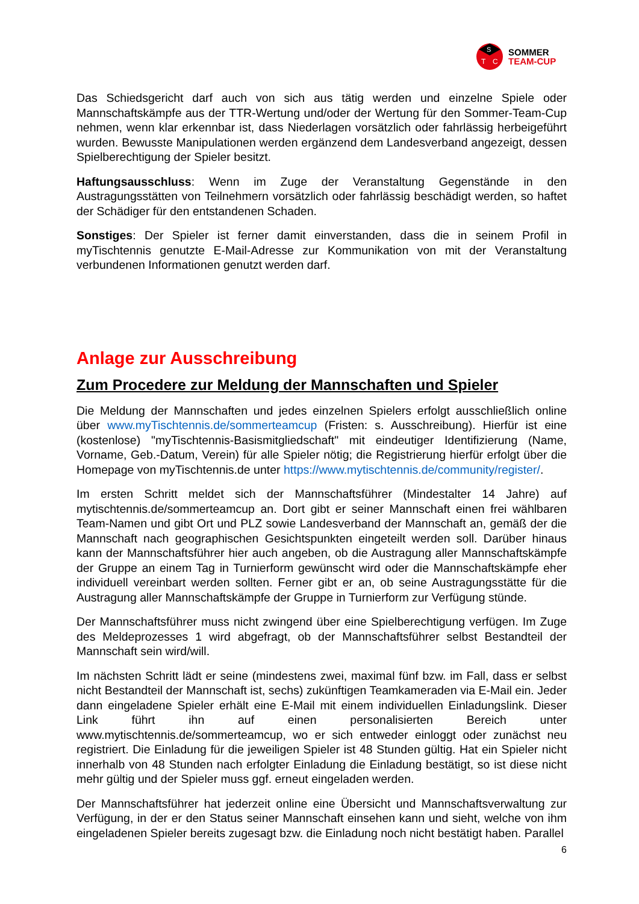S
T
C
SOMMER
TEAM-CUP
Das Schiedsgericht darf auch von sich aus tätig werden und einzelne Spiele oder Mannschaftskämpfe aus der TTR-Wertung und/oder der Wertung für den Sommer-Team-Cup nehmen, wenn klar erkennbar ist, dass Niederlagen vorsätzlich oder fahrlässig herbeigeführt wurden. Bewusste Manipulationen werden ergänzend dem Landesverband angezeigt, dessen Spielberechtigung der Spieler besitzt.
Haftungsausschluss: Wenn im Zuge der Veranstaltung Gegenstände in den Austragungsstätten von Teilnehmern vorsätzlich oder fahrlässig beschädigt werden, so haftet der Schädiger für den entstandenen Schaden.
Sonstiges: Der Spieler ist ferner damit einverstanden, dass die in seinem Profil in myTischtennis genutzte E-Mail-Adresse zur Kommunikation von mit der Veranstaltung verbundenen Informationen genutzt werden darf.
Anlage zur Ausschreibung
Zum Procedere zur Meldung der Mannschaften und Spieler
Die Meldung der Mannschaften und jedes einzelnen Spielers erfolgt ausschließlich online über www.myTischtennis.de/sommerteamcup (Fristen: s. Ausschreibung). Hierfür ist eine (kostenlose) "myTischtennis-Basismitgliedschaft" mit eindeutiger Identifizierung (Name, Vorname, Geb.-Datum, Verein) für alle Spieler nötig; die Registrierung hierfür erfolgt über die Homepage von myTischtennis.de unter https://www.mytischtennis.de/community/register/.
Im ersten Schritt meldet sich der Mannschaftsführer (Mindestalter 14 Jahre) auf mytischtennis.de/sommerteamcup an. Dort gibt er seiner Mannschaft einen frei wählbaren Team-Namen und gibt Ort und PLZ sowie Landesverband der Mannschaft an, gemäß der die Mannschaft nach geographischen Gesichtspunkten eingeteilt werden soll. Darüber hinaus kann der Mannschaftsführer hier auch angeben, ob die Austragung aller Mannschaftskämpfe der Gruppe an einem Tag in Turnierform gewünscht wird oder die Mannschaftskämpfe eher individuell vereinbart werden sollten. Ferner gibt er an, ob seine Austragungsstätte für die Austragung aller Mannschaftskämpfe der Gruppe in Turnierform zur Verfügung stünde.
Der Mannschaftsführer muss nicht zwingend über eine Spielberechtigung verfügen. Im Zuge des Meldeprozesses 1 wird abgefragt, ob der Mannschaftsführer selbst Bestandteil der Mannschaft sein wird/will.
Im nächsten Schritt lädt er seine (mindestens zwei, maximal fünf bzw. im Fall, dass er selbst nicht Bestandteil der Mannschaft ist, sechs) zukünftigen Teamkameraden via E-Mail ein. Jeder dann eingeladene Spieler erhält eine E-Mail mit einem individuellen Einladungslink. Dieser Link führt ihn auf einen personalisierten Bereich unter www.mytischtennis.de/sommerteamcup, wo er sich entweder einloggt oder zunächst neu registriert. Die Einladung für die jeweiligen Spieler ist 48 Stunden gültig. Hat ein Spieler nicht innerhalb von 48 Stunden nach erfolgter Einladung die Einladung bestätigt, so ist diese nicht mehr gültig und der Spieler muss ggf. erneut eingeladen werden.
Der Mannschaftsführer hat jederzeit online eine Übersicht und Mannschaftsverwaltung zur Verfügung, in der er den Status seiner Mannschaft einsehen kann und sieht, welche von ihm eingeladenen Spieler bereits zugesagt bzw. die Einladung noch nicht bestätigt haben. Parallel
6